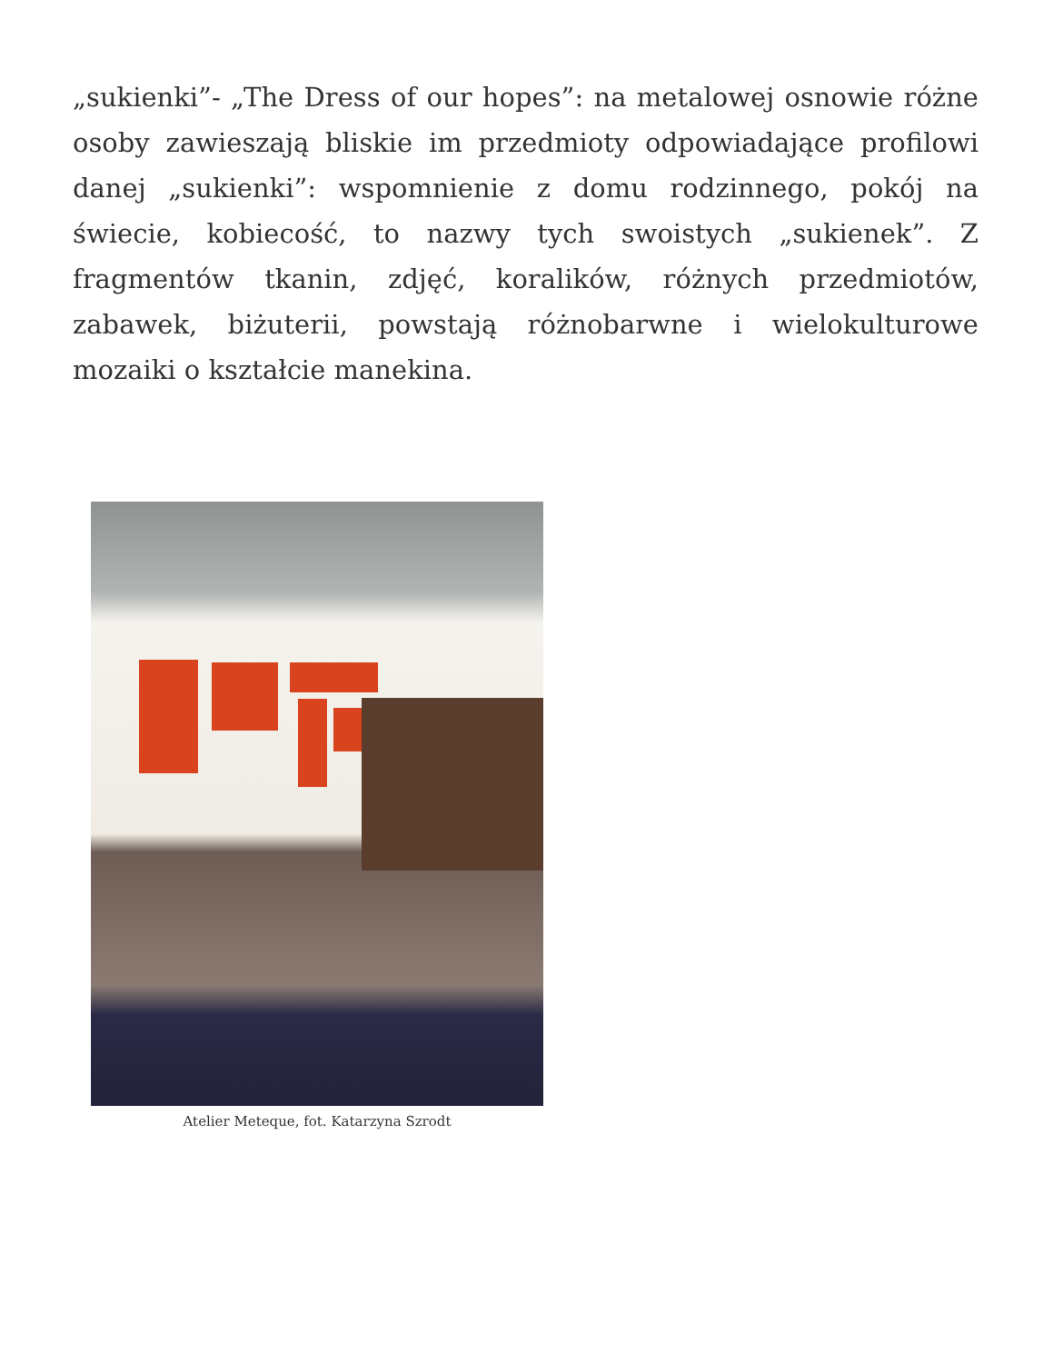„sukienki”- „The Dress of our hopes”: na metalowej osnowie różne osoby zawieszają bliskie im przedmioty odpowiadające profilowi danej „sukienki”: wspomnienie z domu rodzinnego, pokój na świecie, kobiecość, to nazwy tych swoistych „sukienek”. Z fragmentów tkanin, zdjęć, koralików, różnych przedmiotów, zabawek, biżuterii, powstają różnobarwne i wielokulturowe mozaiki o kształcie manekina.
Atelier Meteque, fot. Katarzyna Szrodt